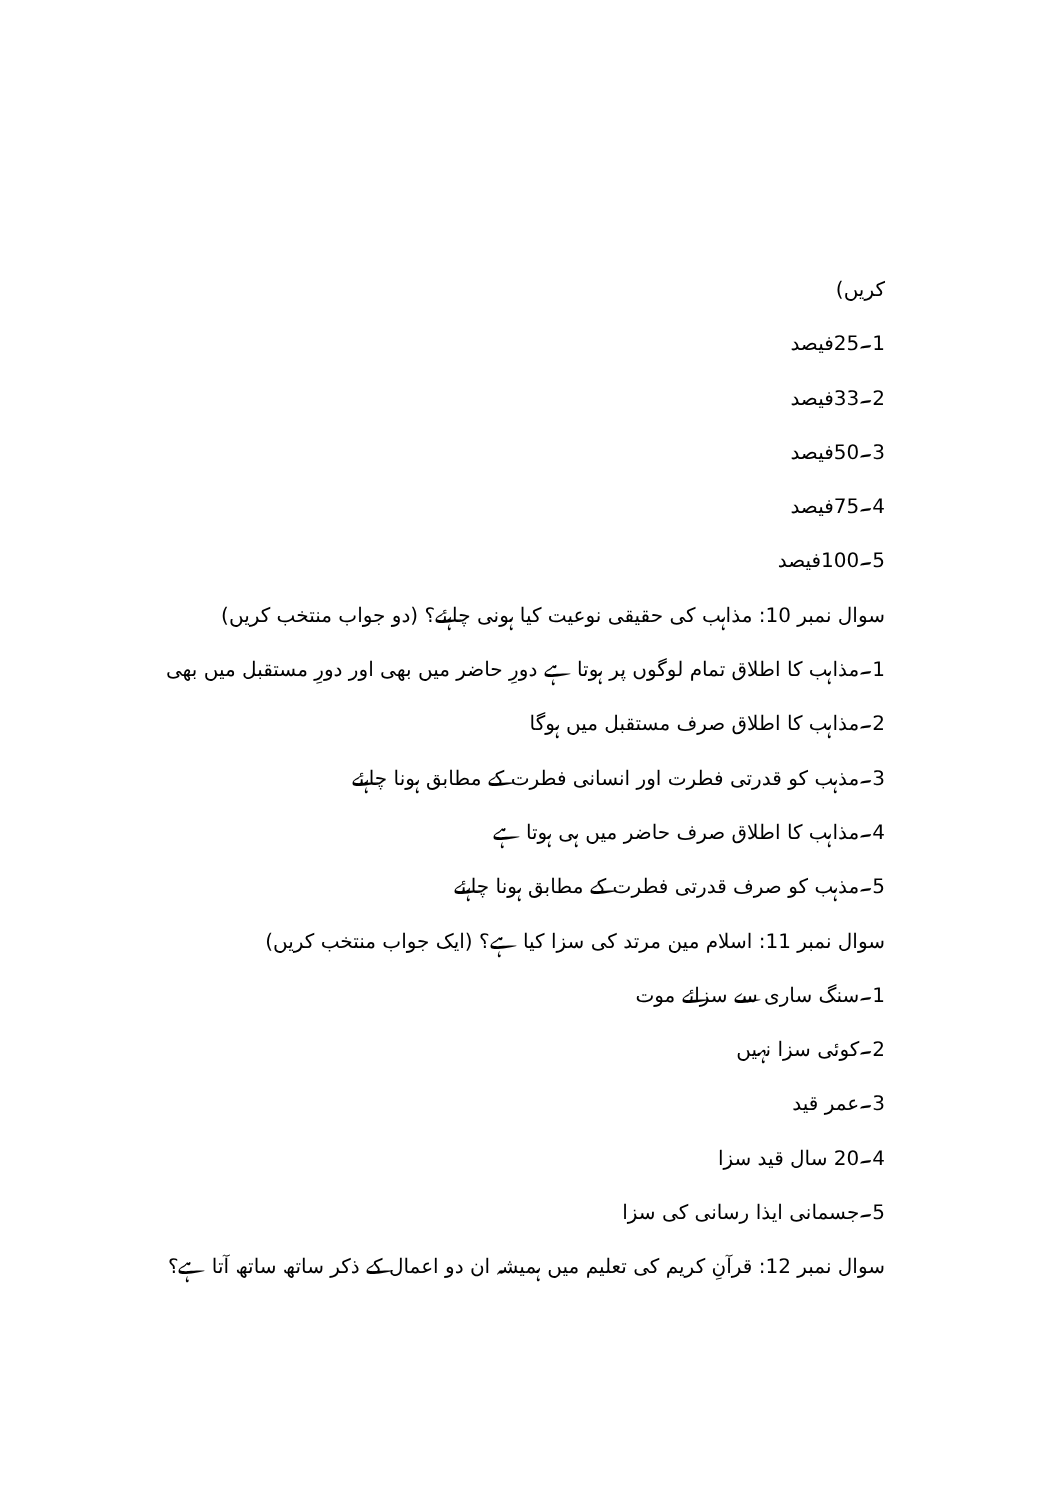کریں)
1۔25فیصد
2۔33فیصد
3۔50فیصد
4۔75فیصد
5۔100فیصد
سوال نمبر 10: مذاہب کی حقیقی نوعیت کیا ہونی چاہئے؟ (دو جواب منتخب کریں)
1۔مذاہب کا اطلاق تمام لوگوں پر ہوتا ہے دورِ حاضر میں بھی اور دورِ مستقبل میں بھی
2۔مذاہب کا اطلاق صرف مستقبل میں ہوگا
3۔مذہب کو قدرتی فطرت اور انسانی فطرت کے مطابق ہونا چاہئے
4۔مذاہب کا اطلاق صرف حاضر میں ہی ہوتا ہے
5۔مذہب کو صرف قدرتی فطرت کے مطابق ہونا چاہئے
سوال نمبر 11: اسلام مین مرتد کی سزا کیا ہے؟ (ایک جواب منتخب کریں)
1۔سنگ ساری سے سزائے موت
2۔کوئی سزا نہیں
3۔عمر قید
4۔20 سال قید سزا
5۔جسمانی ایذا رسانی کی سزا
سوال نمبر 12: قرآنِ کریم کی تعلیم میں ہمیشہ ان دو اعمال کے ذکر ساتھ ساتھ آتا ہے؟